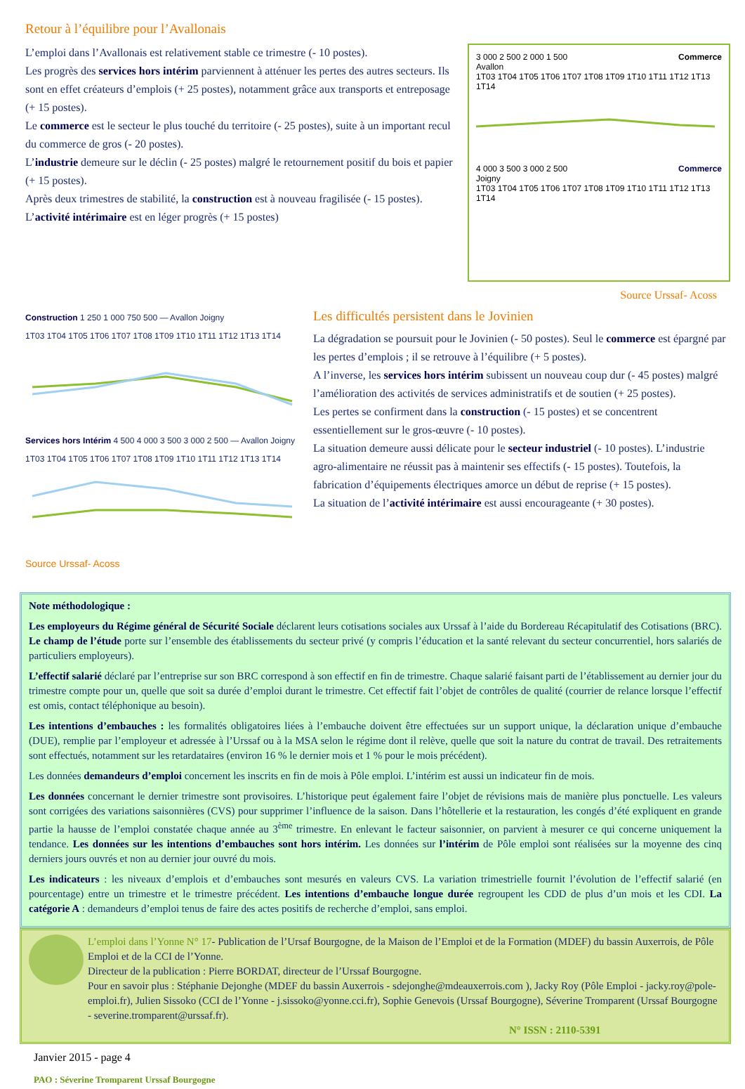Retour à l’équilibre pour l’Avallonais
L’emploi dans l’Avallonais est relativement stable ce trimestre (- 10 postes).
Les progrès des services hors intérim parviennent à atténuer les pertes des autres secteurs. Ils sont en effet créateurs d’emplois (+ 25 postes), notamment grâce aux transports et entreposage (+ 15 postes).
Le commerce est le secteur le plus touché du territoire (- 25 postes), suite à un important recul du commerce de gros (- 20 postes).
L’industrie demeure sur le déclin (- 25 postes) malgré le retournement positif du bois et papier (+ 15 postes).
Après deux trimestres de stabilité, la construction est à nouveau fragilisée (- 15 postes).
L’activité intérimaire est en léger progrès (+ 15 postes)
3 000 2 500 2 000 1 500 Commerce
Avallon
1T03 1T04 1T05 1T06 1T07 1T08 1T09 1T10 1T11 1T12 1T13 1T14
4 000 3 500 3 000 2 500 Commerce
Joigny
1T03 1T04 1T05 1T06 1T07 1T08 1T09 1T10 1T11 1T12 1T13 1T14
Source Urssaf- Acoss
Construction 1 250 1 000 750 500 — Avallon Joigny
1T03 1T04 1T05 1T06 1T07 1T08 1T09 1T10 1T11 1T12 1T13 1T14
Services hors Intérim 4 500 4 000 3 500 3 000 2 500 — Avallon Joigny
1T03 1T04 1T05 1T06 1T07 1T08 1T09 1T10 1T11 1T12 1T13 1T14
Source Urssaf- Acoss
Les difficultés persistent dans le Jovinien
La dégradation se poursuit pour le Jovinien (- 50 postes). Seul le commerce est épargné par les pertes d’emplois ; il se retrouve à l’équilibre (+ 5 postes).
A l’inverse, les services hors intérim subissent un nouveau coup dur (- 45 postes) malgré l’amélioration des activités de services administratifs et de soutien (+ 25 postes).
Les pertes se confirment dans la construction (- 15 postes) et se concentrent essentiellement sur le gros-œuvre (- 10 postes).
La situation demeure aussi délicate pour le secteur industriel (- 10 postes). L’industrie agro-alimentaire ne réussit pas à maintenir ses effectifs (- 15 postes). Toutefois, la fabrication d’équipements électriques amorce un début de reprise (+ 15 postes).
La situation de l’activité intérimaire est aussi encourageante (+ 30 postes).
Note méthodologique :
Les employeurs du Régime général de Sécurité Sociale déclarent leurs cotisations sociales aux Urssaf à l’aide du Bordereau Récapitulatif des Cotisations (BRC). Le champ de l’étude porte sur l’ensemble des établissements du secteur privé (y compris l’éducation et la santé relevant du secteur concurrentiel, hors salariés de particuliers employeurs).
L’effectif salarié déclaré par l’entreprise sur son BRC correspond à son effectif en fin de trimestre. Chaque salarié faisant parti de l’établissement au dernier jour du trimestre compte pour un, quelle que soit sa durée d’emploi durant le trimestre. Cet effectif fait l’objet de contrôles de qualité (courrier de relance lorsque l’effectif est omis, contact téléphonique au besoin).
Les intentions d’embauches : les formalités obligatoires liées à l’embauche doivent être effectuées sur un support unique, la déclaration unique d’embauche (DUE), remplie par l’employeur et adressée à l’Urssaf ou à la MSA selon le régime dont il relève, quelle que soit la nature du contrat de travail. Des retraitements sont effectués, notamment sur les retardataires (environ 16 % le dernier mois et 1 % pour le mois précédent).
Les données demandeurs d’emploi concernent les inscrits en fin de mois à Pôle emploi. L’intérim est aussi un indicateur fin de mois.
Les données concernant le dernier trimestre sont provisoires. L’historique peut également faire l’objet de révisions mais de manière plus ponctuelle. Les valeurs sont corrigées des variations saisonnières (CVS) pour supprimer l’influence de la saison. Dans l’hôtellerie et la restauration, les congés d’été expliquent en grande partie la hausse de l’emploi constatée chaque année au 3<sup>ème</sup> trimestre. En enlevant le facteur saisonnier, on parvient à mesurer ce qui concerne uniquement la tendance. Les données sur les intentions d’embauches sont hors intérim. Les données sur l’intérim de Pôle emploi sont réalisées sur la moyenne des cinq derniers jours ouvrés et non au dernier jour ouvré du mois.
Les indicateurs : les niveaux d’emplois et d’embauches sont mesurés en valeurs CVS. La variation trimestrielle fournit l’évolution de l’effectif salarié (en pourcentage) entre un trimestre et le trimestre précédent. Les intentions d’embauche longue durée regroupent les CDD de plus d’un mois et les CDI. La catégorie A : demandeurs d’emploi tenus de faire des actes positifs de recherche d’emploi, sans emploi.
L’emploi dans l’Yonne N° 17- Publication de l’Ursaf Bourgogne, de la Maison de l’Emploi et de la Formation (MDEF) du bassin Auxerrois, de Pôle Emploi et de la CCI de l’Yonne.
Directeur de la publication : Pierre BORDAT, directeur de l’Urssaf Bourgogne.
Pour en savoir plus : Stéphanie Dejonghe (MDEF du bassin Auxerrois - sdejonghe@mdeauxerrois.com ), Jacky Roy (Pôle Emploi - jacky.roy@pole-emploi.fr), Julien Sissoko (CCI de l’Yonne - j.sissoko@yonne.cci.fr), Sophie Genevois (Urssaf Bourgogne), Séverine Tromparent (Urssaf Bourgogne - severine.tromparent@urssaf.fr).
N° ISSN : 2110-5391
Janvier 2015 - page 4
PAO : Séverine Tromparent Urssaf Bourgogne